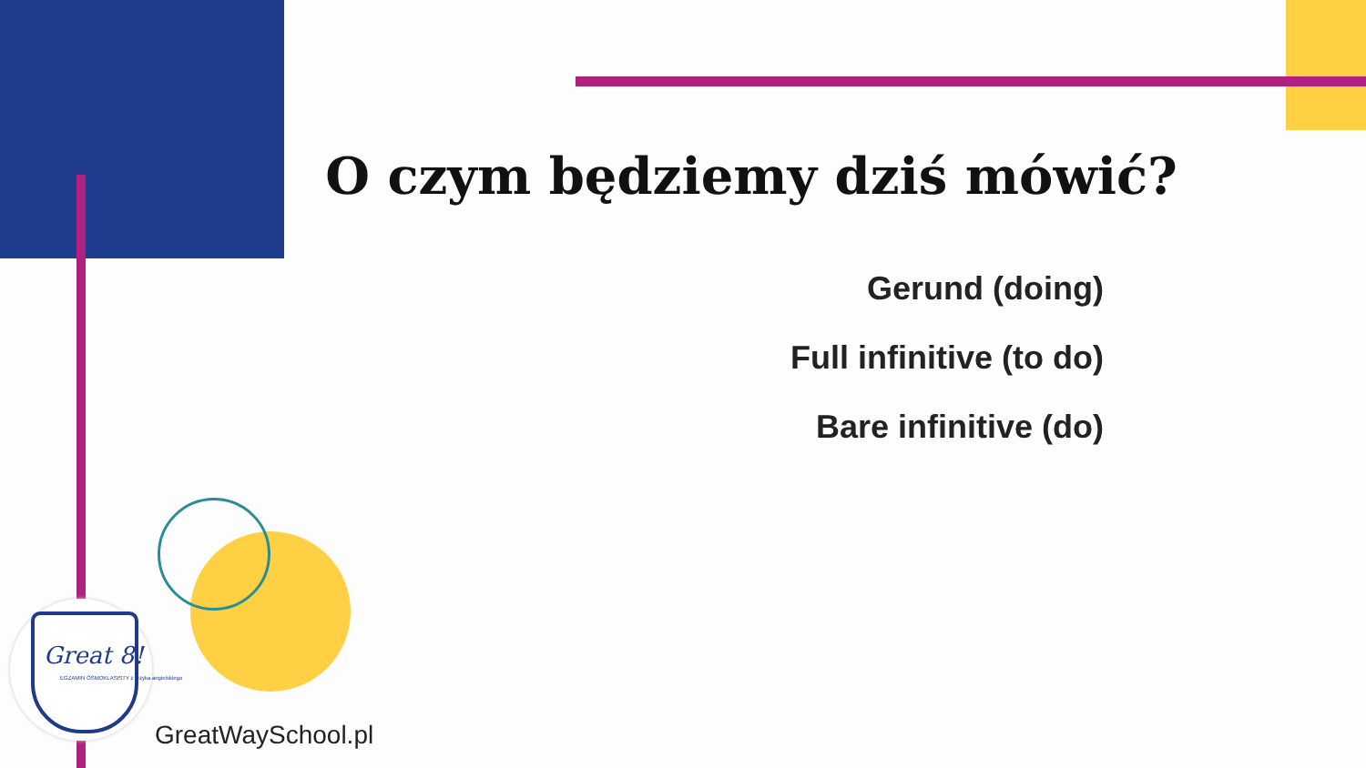O czym będziemy dziś mówić?
Gerund (doing)
Full infinitive (to do)
Bare infinitive (do)
Great 8!
EGZAMIN ÓSMOKLASISTY z języka angielskiego
GreatWaySchool.pl